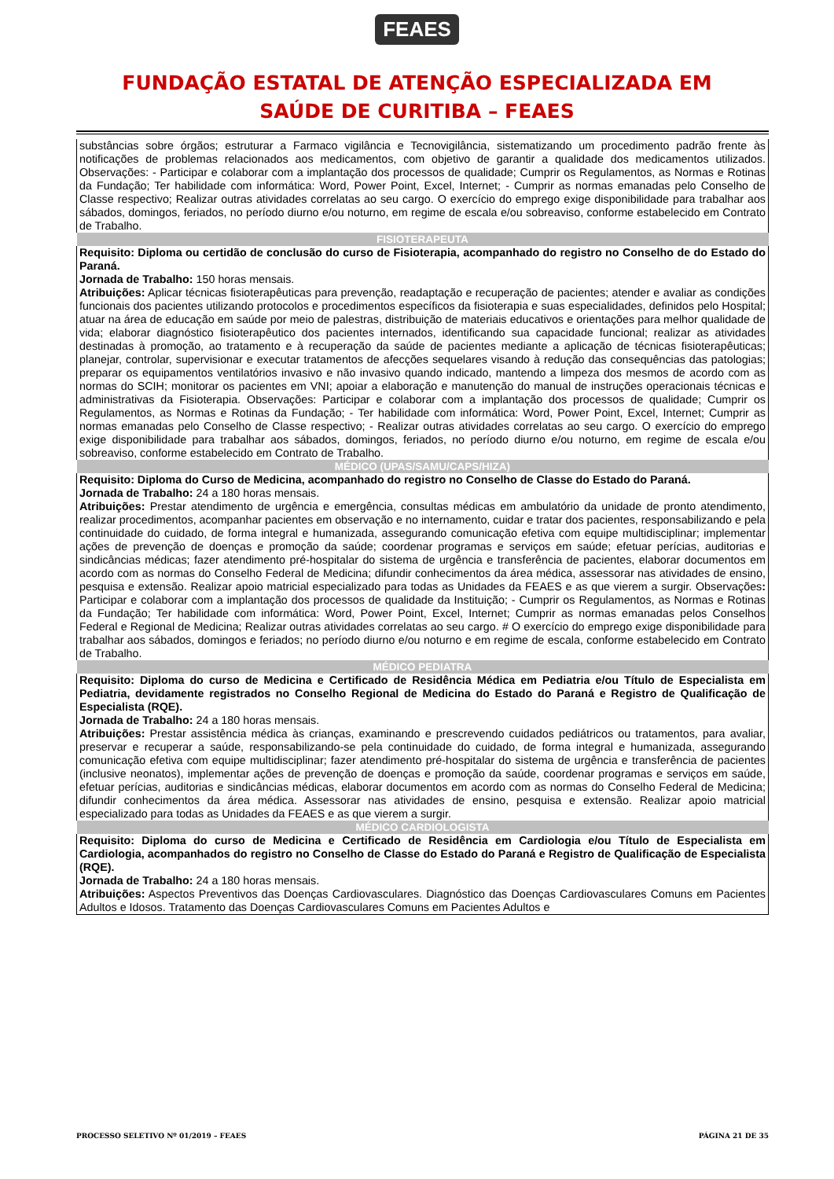FEAES
FUNDAÇÃO ESTATAL DE ATENÇÃO ESPECIALIZADA EM
SAÚDE DE CURITIBA – FEAES
| substâncias sobre órgãos; estruturar a Farmaco vigilância e Tecnovigilância, sistematizando um procedimento padrão frente às notificações de problemas relacionados aos medicamentos, com objetivo de garantir a qualidade dos medicamentos utilizados. Observações: - Participar e colaborar com a implantação dos processos de qualidade; Cumprir os Regulamentos, as Normas e Rotinas da Fundação; Ter habilidade com informática: Word, Power Point, Excel, Internet; - Cumprir as normas emanadas pelo Conselho de Classe respectivo; Realizar outras atividades correlatas ao seu cargo. O exercício do emprego exige disponibilidade para trabalhar aos sábados, domingos, feriados, no período diurno e/ou noturno, em regime de escala e/ou sobreaviso, conforme estabelecido em Contrato de Trabalho. |
| FISIOTERAPEUTA |
| Requisito: Diploma ou certidão de conclusão do curso de Fisioterapia, acompanhado do registro no Conselho de do Estado do Paraná. Jornada de Trabalho: 150 horas mensais. Atribuições: Aplicar técnicas fisioterapêuticas para prevenção, readaptação e recuperação de pacientes; atender e avaliar as condições funcionais dos pacientes utilizando protocolos e procedimentos específicos da fisioterapia e suas especialidades, definidos pelo Hospital; atuar na área de educação em saúde por meio de palestras, distribuição de materiais educativos e orientações para melhor qualidade de vida; elaborar diagnóstico fisioterapêutico dos pacientes internados, identificando sua capacidade funcional; realizar as atividades destinadas à promoção, ao tratamento e à recuperação da saúde de pacientes mediante a aplicação de técnicas fisioterapêuticas; planejar, controlar, supervisionar e executar tratamentos de afecções sequelares visando à redução das consequências das patologias; preparar os equipamentos ventilatórios invasivo e não invasivo quando indicado, mantendo a limpeza dos mesmos de acordo com as normas do SCIH; monitorar os pacientes em VNI; apoiar a elaboração e manutenção do manual de instruções operacionais técnicas e administrativas da Fisioterapia. Observações: Participar e colaborar com a implantação dos processos de qualidade; Cumprir os Regulamentos, as Normas e Rotinas da Fundação; - Ter habilidade com informática: Word, Power Point, Excel, Internet; Cumprir as normas emanadas pelo Conselho de Classe respectivo; - Realizar outras atividades correlatas ao seu cargo. O exercício do emprego exige disponibilidade para trabalhar aos sábados, domingos, feriados, no período diurno e/ou noturno, em regime de escala e/ou sobreaviso, conforme estabelecido em Contrato de Trabalho. |
| MÉDICO (UPAS/SAMU/CAPS/HIZA) |
| Requisito: Diploma do Curso de Medicina, acompanhado do registro no Conselho de Classe do Estado do Paraná. Jornada de Trabalho: 24 a 180 horas mensais. Atribuições: Prestar atendimento de urgência e emergência, consultas médicas em ambulatório da unidade de pronto atendimento, realizar procedimentos, acompanhar pacientes em observação e no internamento, cuidar e tratar dos pacientes, responsabilizando e pela continuidade do cuidado, de forma integral e humanizada, assegurando comunicação efetiva com equipe multidisciplinar; implementar ações de prevenção de doenças e promoção da saúde; coordenar programas e serviços em saúde; efetuar perícias, auditorias e sindicâncias médicas; fazer atendimento pré-hospitalar do sistema de urgência e transferência de pacientes, elaborar documentos em acordo com as normas do Conselho Federal de Medicina; difundir conhecimentos da área médica, assessorar nas atividades de ensino, pesquisa e extensão. Realizar apoio matricial especializado para todas as Unidades da FEAES e as que vierem a surgir. Observações : Participar e colaborar com a implantação dos processos de qualidade da Instituição; - Cumprir os Regulamentos, as Normas e Rotinas da Fundação; Ter habilidade com informática: Word, Power Point, Excel, Internet; Cumprir as normas emanadas pelos Conselhos Federal e Regional de Medicina; Realizar outras atividades correlatas ao seu cargo. # O exercício do emprego exige disponibilidade para trabalhar aos sábados, domingos e feriados; no período diurno e/ou noturno e em regime de escala, conforme estabelecido em Contrato de Trabalho. |
| MÉDICO PEDIATRA |
| Requisito: Diploma do curso de Medicina e Certificado de Residência Médica em Pediatria e/ou Título de Especialista em Pediatria, devidamente registrados no Conselho Regional de Medicina do Estado do Paraná e Registro de Qualificação de Especialista (RQE). Jornada de Trabalho: 24 a 180 horas mensais. Atribuições: Prestar assistência médica às crianças, examinando e prescrevendo cuidados pediátricos ou tratamentos, para avaliar, preservar e recuperar a saúde, responsabilizando-se pela continuidade do cuidado, de forma integral e humanizada, assegurando comunicação efetiva com equipe multidisciplinar; fazer atendimento pré-hospitalar do sistema de urgência e transferência de pacientes (inclusive neonatos), implementar ações de prevenção de doenças e promoção da saúde, coordenar programas e serviços em saúde, efetuar perícias, auditorias e sindicâncias médicas, elaborar documentos em acordo com as normas do Conselho Federal de Medicina; difundir conhecimentos da área médica. Assessorar nas atividades de ensino, pesquisa e extensão. Realizar apoio matricial especializado para todas as Unidades da FEAES e as que vierem a surgir. |
| MÉDICO CARDIOLOGISTA |
| Requisito: Diploma do curso de Medicina e Certificado de Residência em Cardiologia e/ou Título de Especialista em Cardiologia, acompanhados do registro no Conselho de Classe do Estado do Paraná e Registro de Qualificação de Especialista (RQE). Jornada de Trabalho: 24 a 180 horas mensais. Atribuições: Aspectos Preventivos das Doenças Cardiovasculares. Diagnóstico das Doenças Cardiovasculares Comuns em Pacientes Adultos e Idosos. Tratamento das Doenças Cardiovasculares Comuns em Pacientes Adultos e |
PROCESSO SELETIVO Nº 01/2019 – FEAES PÁGINA 21 DE 35